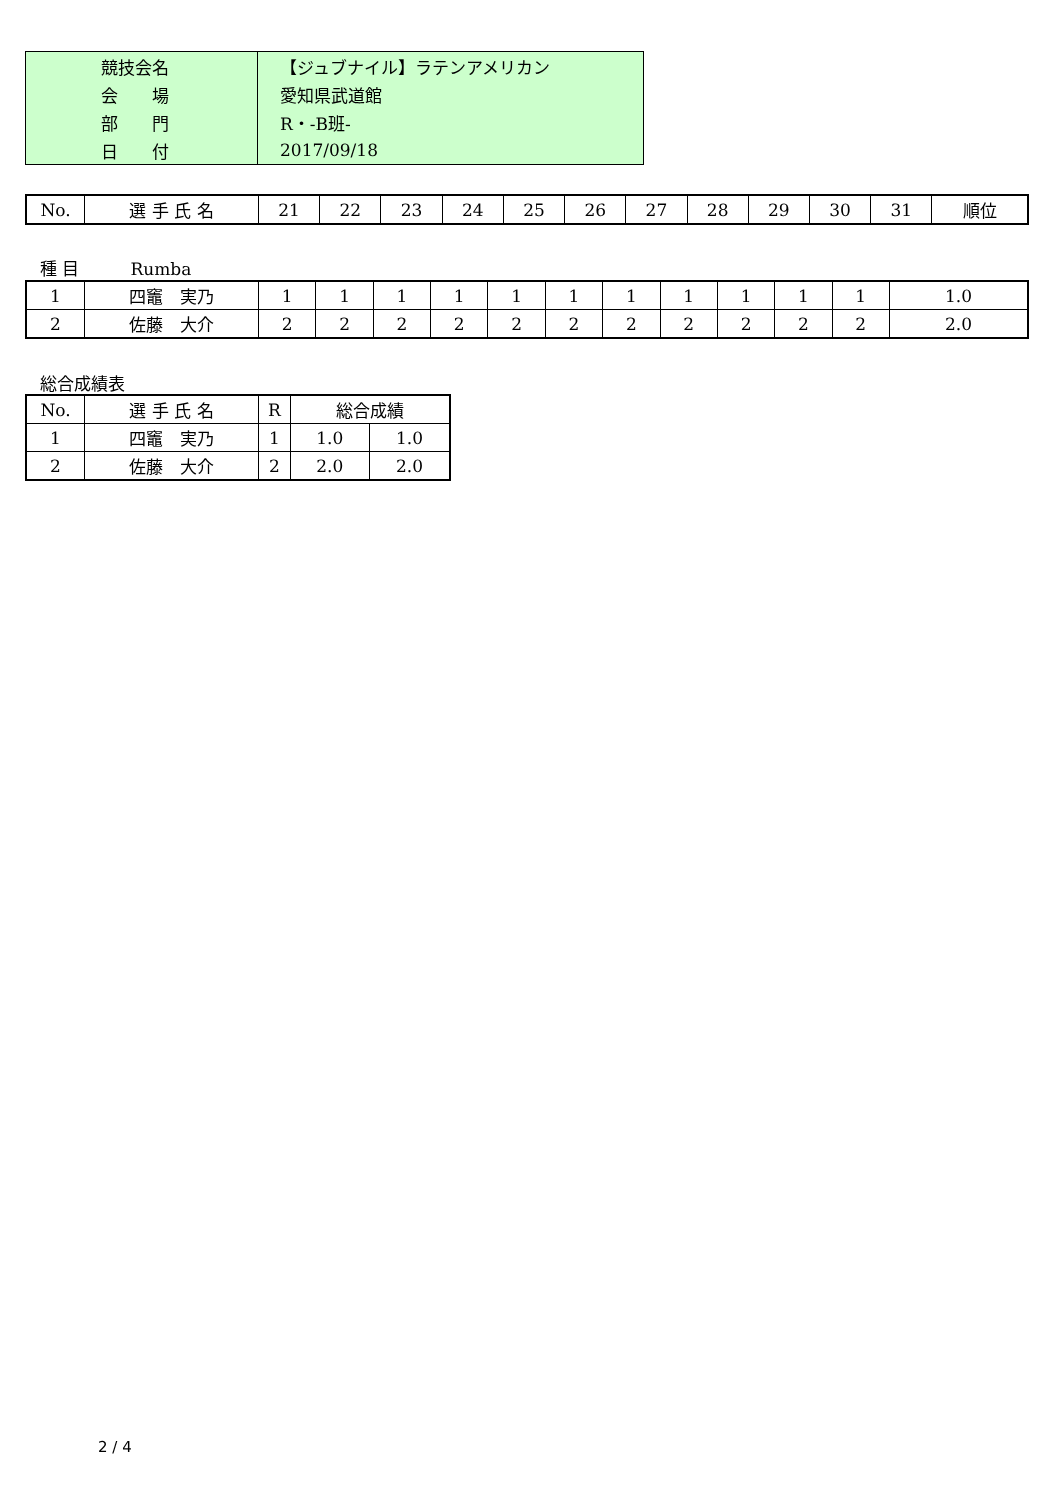| 競技会名 | 【ジュブナイル】ラテンアメリカン |
| 会 場 | 愛知県武道館 |
| 部 門 | R・-B班- |
| 日 付 | 2017/09/18 |
| No. | 選 手 氏 名 | 21 | 22 | 23 | 24 | 25 | 26 | 27 | 28 | 29 | 30 | 31 | 順位 |
| --- | --- | --- | --- | --- | --- | --- | --- | --- | --- | --- | --- | --- | --- |
種 目　　　Rumba
| 1 | 四竈 実乃 | 1 | 1 | 1 | 1 | 1 | 1 | 1 | 1 | 1 | 1 | 1 | 1.0 |
| 2 | 佐藤 大介 | 2 | 2 | 2 | 2 | 2 | 2 | 2 | 2 | 2 | 2 | 2 | 2.0 |
総合成績表
| No. | 選 手 氏 名 | R | 総合成績 | |
| --- | --- | --- | --- | --- |
| 1 | 四竈 実乃 | 1 | 1.0 | 1.0 |
| 2 | 佐藤 大介 | 2 | 2.0 | 2.0 |
2 / 4